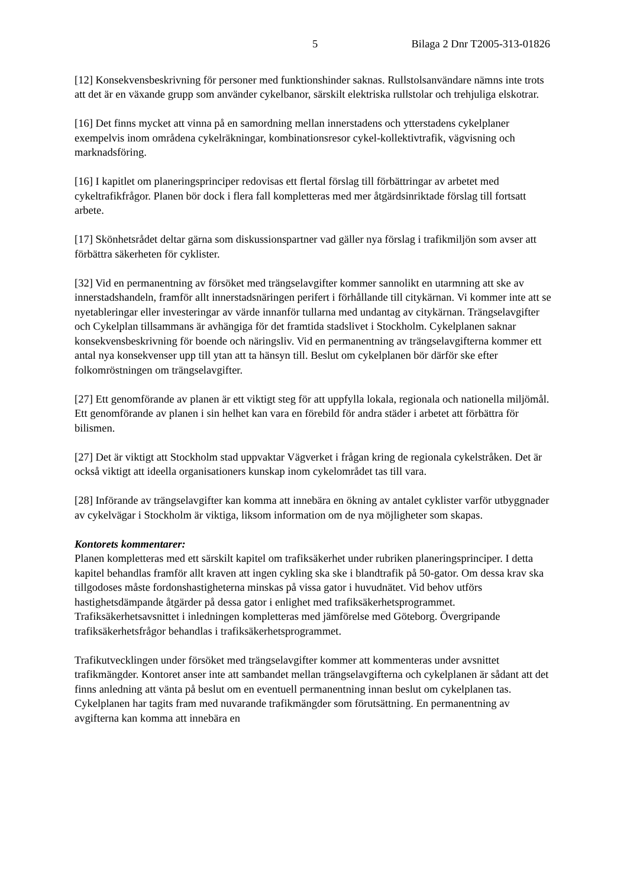5 Bilaga 2 Dnr T2005-313-01826
[12] Konsekvensbeskrivning för personer med funktionshinder saknas. Rullstolsanvändare nämns inte trots att det är en växande grupp som använder cykelbanor, särskilt elektriska rullstolar och trehjuliga elskotrar.
[16] Det finns mycket att vinna på en samordning mellan innerstadens och ytterstadens cykelplaner exempelvis inom områdena cykelräkningar, kombinationsresor cykel-kollektivtrafik, vägvisning och marknadsföring.
[16] I kapitlet om planeringsprinciper redovisas ett flertal förslag till förbättringar av arbetet med cykeltrafikfrågor. Planen bör dock i flera fall kompletteras med mer åtgärdsinriktade förslag till fortsatt arbete.
[17] Skönhetsrådet deltar gärna som diskussionspartner vad gäller nya förslag i trafikmiljön som avser att förbättra säkerheten för cyklister.
[32] Vid en permanentning av försöket med trängselavgifter kommer sannolikt en utarmning att ske av innerstadshandeln, framför allt innerstadsnäringen perifert i förhållande till citykärnan. Vi kommer inte att se nyetableringar eller investeringar av värde innanför tullarna med undantag av citykärnan. Trängselavgifter och Cykelplan tillsammans är avhängiga för det framtida stadslivet i Stockholm. Cykelplanen saknar konsekvensbeskrivning för boende och näringsliv. Vid en permanentning av trängselavgifterna kommer ett antal nya konsekvenser upp till ytan att ta hänsyn till. Beslut om cykelplanen bör därför ske efter folkomröstningen om trängselavgifter.
[27] Ett genomförande av planen är ett viktigt steg för att uppfylla lokala, regionala och nationella miljömål. Ett genomförande av planen i sin helhet kan vara en förebild för andra städer i arbetet att förbättra för bilismen.
[27] Det är viktigt att Stockholm stad uppvaktar Vägverket i frågan kring de regionala cykelstråken. Det är också viktigt att ideella organisationers kunskap inom cykelområdet tas till vara.
[28] Införande av trängselavgifter kan komma att innebära en ökning av antalet cyklister varför utbyggnader av cykelvägar i Stockholm är viktiga, liksom information om de nya möjligheter som skapas.
Kontorets kommentarer:
Planen kompletteras med ett särskilt kapitel om trafiksäkerhet under rubriken planeringsprinciper. I detta kapitel behandlas framför allt kraven att ingen cykling ska ske i blandtrafik på 50-gator. Om dessa krav ska tillgodoses måste fordonshastigheterna minskas på vissa gator i huvudnätet. Vid behov utförs hastighetsdämpande åtgärder på dessa gator i enlighet med trafiksäkerhetsprogrammet. Trafiksäkerhetsavsnittet i inledningen kompletteras med jämförelse med Göteborg. Övergripande trafiksäkerhetsfrågor behandlas i trafiksäkerhetsprogrammet.
Trafikutvecklingen under försöket med trängselavgifter kommer att kommenteras under avsnittet trafikmängder. Kontoret anser inte att sambandet mellan trängselavgifterna och cykelplanen är sådant att det finns anledning att vänta på beslut om en eventuell permanentning innan beslut om cykelplanen tas. Cykelplanen har tagits fram med nuvarande trafikmängder som förutsättning. En permanentning av avgifterna kan komma att innebära en